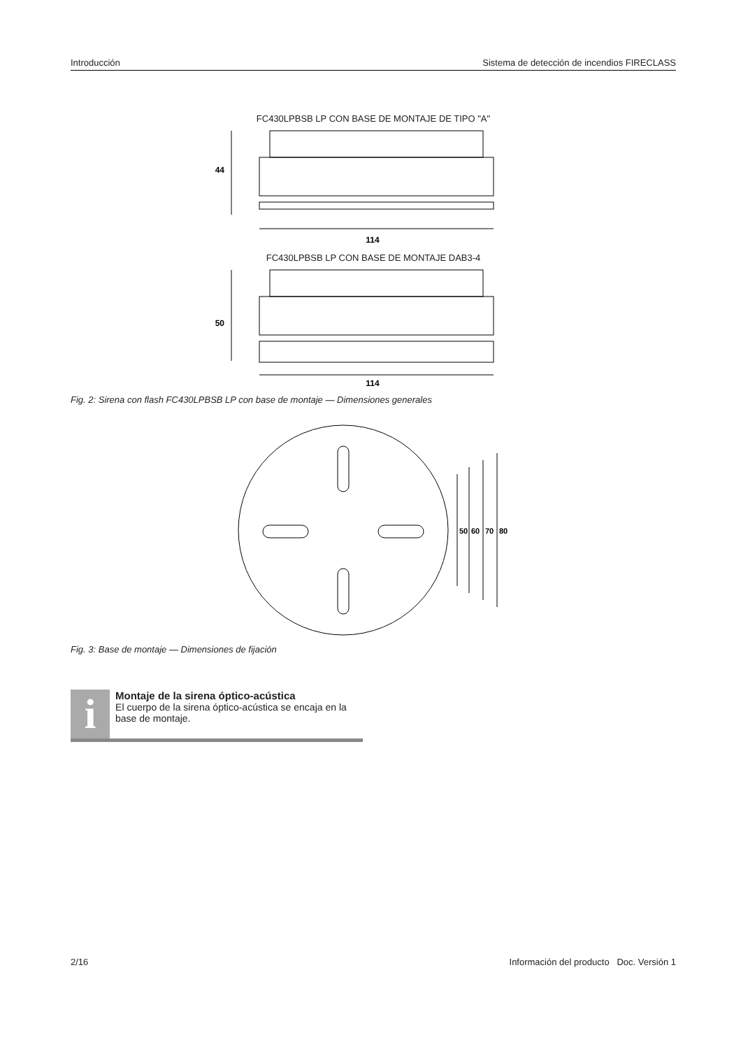Introducción Sistema de detección de incendios FIRECLASS
FC430LPBSB LP CON BASE DE MONTAJE DE TIPO "A"
44
114
FC430LPBSB LP CON BASE DE MONTAJE DAB3-4
50
114
Fig. 2: Sirena con flash FC430LPBSB LP con base de montaje — Dimensiones generales
50
60
70
80
Fig. 3: Base de montaje — Dimensiones de fijación
i
Montaje de la sirena óptico-acústica
El cuerpo de la sirena óptico-acústica se encaja en la base de montaje.
2/16 Información del producto Doc. Versión 1